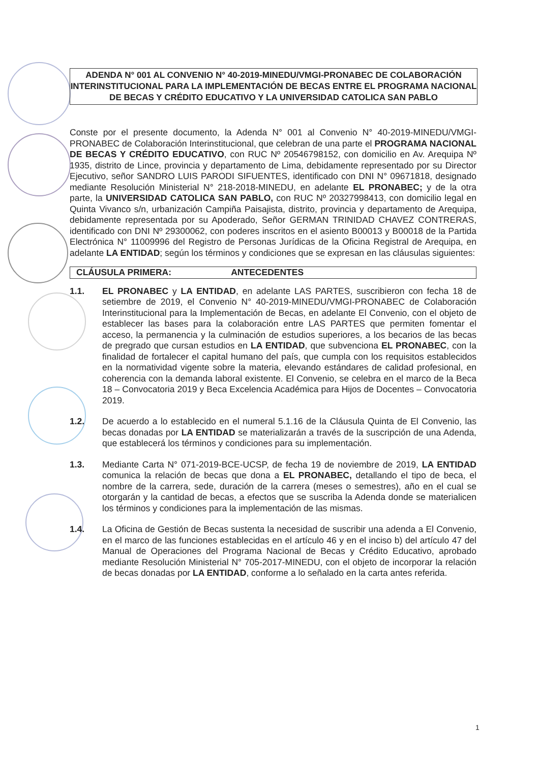ADENDA N° 001 AL CONVENIO N° 40-2019-MINEDU/VMGI-PRONABEC DE COLABORACIÓN INTERINSTITUCIONAL PARA LA IMPLEMENTACIÓN DE BECAS ENTRE EL PROGRAMA NACIONAL DE BECAS Y CRÉDITO EDUCATIVO Y LA UNIVERSIDAD CATOLICA SAN PABLO
Conste por el presente documento, la Adenda N° 001 al Convenio N° 40-2019-MINEDU/VMGI-PRONABEC de Colaboración Interinstitucional, que celebran de una parte el PROGRAMA NACIONAL DE BECAS Y CRÉDITO EDUCATIVO, con RUC Nº 20546798152, con domicilio en Av. Arequipa Nº 1935, distrito de Lince, provincia y departamento de Lima, debidamente representado por su Director Ejecutivo, señor SANDRO LUIS PARODI SIFUENTES, identificado con DNI N° 09671818, designado mediante Resolución Ministerial N° 218-2018-MINEDU, en adelante EL PRONABEC; y de la otra parte, la UNIVERSIDAD CATOLICA SAN PABLO, con RUC Nº 20327998413, con domicilio legal en Quinta Vivanco s/n, urbanización Campiña Paisajista, distrito, provincia y departamento de Arequipa, debidamente representada por su Apoderado, Señor GERMAN TRINIDAD CHAVEZ CONTRERAS, identificado con DNI Nº 29300062, con poderes inscritos en el asiento B00013 y B00018 de la Partida Electrónica N° 11009996 del Registro de Personas Jurídicas de la Oficina Registral de Arequipa, en adelante LA ENTIDAD; según los términos y condiciones que se expresan en las cláusulas siguientes:
CLÁUSULA PRIMERA: ANTECEDENTES
1.1. EL PRONABEC y LA ENTIDAD, en adelante LAS PARTES, suscribieron con fecha 18 de setiembre de 2019, el Convenio N° 40-2019-MINEDU/VMGI-PRONABEC de Colaboración Interinstitucional para la Implementación de Becas, en adelante El Convenio, con el objeto de establecer las bases para la colaboración entre LAS PARTES que permiten fomentar el acceso, la permanencia y la culminación de estudios superiores, a los becarios de las becas de pregrado que cursan estudios en LA ENTIDAD, que subvenciona EL PRONABEC, con la finalidad de fortalecer el capital humano del país, que cumpla con los requisitos establecidos en la normatividad vigente sobre la materia, elevando estándares de calidad profesional, en coherencia con la demanda laboral existente. El Convenio, se celebra en el marco de la Beca 18 – Convocatoria 2019 y Beca Excelencia Académica para Hijos de Docentes – Convocatoria 2019.
1.2. De acuerdo a lo establecido en el numeral 5.1.16 de la Cláusula Quinta de El Convenio, las becas donadas por LA ENTIDAD se materializarán a través de la suscripción de una Adenda, que establecerá los términos y condiciones para su implementación.
1.3. Mediante Carta N° 071-2019-BCE-UCSP, de fecha 19 de noviembre de 2019, LA ENTIDAD comunica la relación de becas que dona a EL PRONABEC, detallando el tipo de beca, el nombre de la carrera, sede, duración de la carrera (meses o semestres), año en el cual se otorgarán y la cantidad de becas, a efectos que se suscriba la Adenda donde se materialicen los términos y condiciones para la implementación de las mismas.
1.4. La Oficina de Gestión de Becas sustenta la necesidad de suscribir una adenda a El Convenio, en el marco de las funciones establecidas en el artículo 46 y en el inciso b) del artículo 47 del Manual de Operaciones del Programa Nacional de Becas y Crédito Educativo, aprobado mediante Resolución Ministerial N° 705-2017-MINEDU, con el objeto de incorporar la relación de becas donadas por LA ENTIDAD, conforme a lo señalado en la carta antes referida.
1